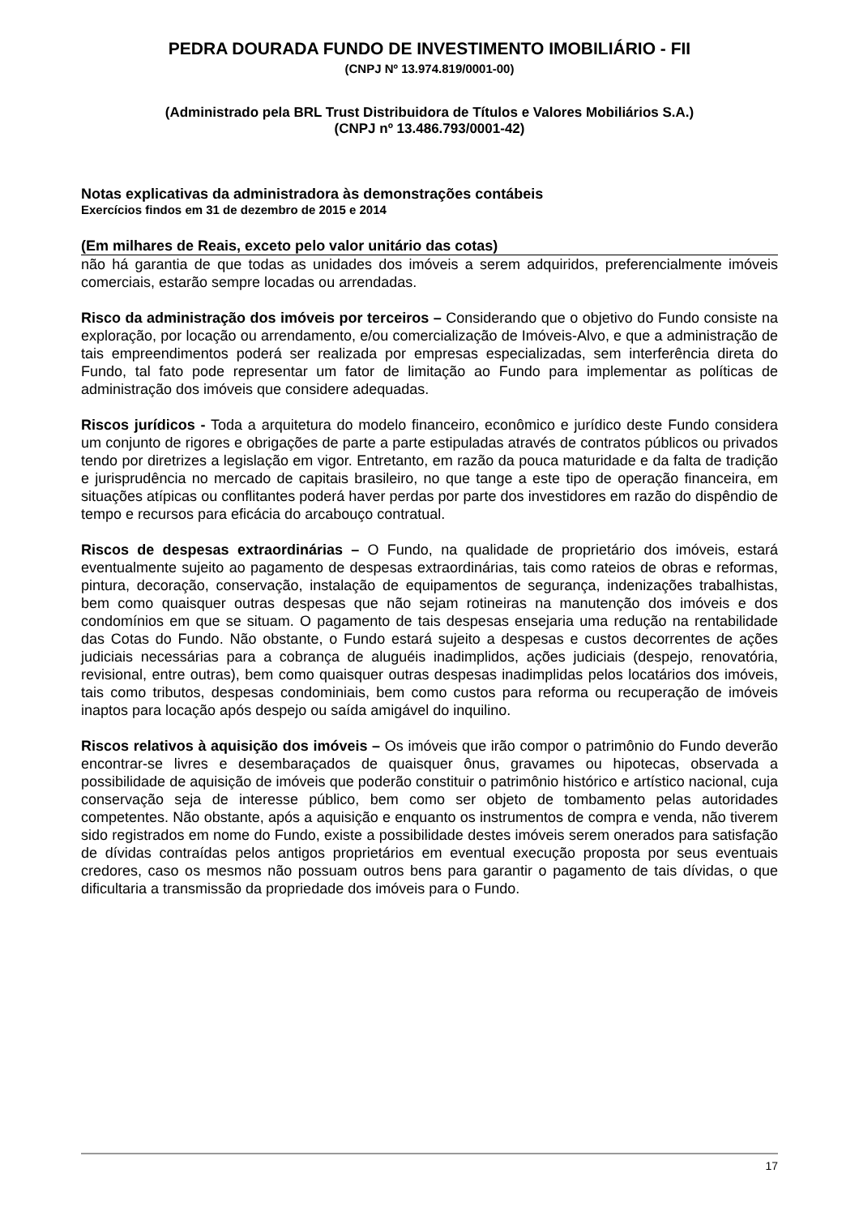PEDRA DOURADA FUNDO DE INVESTIMENTO IMOBILIÁRIO - FII
(CNPJ Nº 13.974.819/0001-00)
(Administrado pela BRL Trust Distribuidora de Títulos e Valores Mobiliários S.A.)
(CNPJ nº 13.486.793/0001-42)
Notas explicativas da administradora às demonstrações contábeis
Exercícios findos em 31 de dezembro de 2015 e 2014
(Em milhares de Reais, exceto pelo valor unitário das cotas)
não há garantia de que todas as unidades dos imóveis a serem adquiridos, preferencialmente imóveis comerciais, estarão sempre locadas ou arrendadas.
Risco da administração dos imóveis por terceiros – Considerando que o objetivo do Fundo consiste na exploração, por locação ou arrendamento, e/ou comercialização de Imóveis-Alvo, e que a administração de tais empreendimentos poderá ser realizada por empresas especializadas, sem interferência direta do Fundo, tal fato pode representar um fator de limitação ao Fundo para implementar as políticas de administração dos imóveis que considere adequadas.
Riscos jurídicos - Toda a arquitetura do modelo financeiro, econômico e jurídico deste Fundo considera um conjunto de rigores e obrigações de parte a parte estipuladas através de contratos públicos ou privados tendo por diretrizes a legislação em vigor. Entretanto, em razão da pouca maturidade e da falta de tradição e jurisprudência no mercado de capitais brasileiro, no que tange a este tipo de operação financeira, em situações atípicas ou conflitantes poderá haver perdas por parte dos investidores em razão do dispêndio de tempo e recursos para eficácia do arcabouço contratual.
Riscos de despesas extraordinárias – O Fundo, na qualidade de proprietário dos imóveis, estará eventualmente sujeito ao pagamento de despesas extraordinárias, tais como rateios de obras e reformas, pintura, decoração, conservação, instalação de equipamentos de segurança, indenizações trabalhistas, bem como quaisquer outras despesas que não sejam rotineiras na manutenção dos imóveis e dos condomínios em que se situam. O pagamento de tais despesas ensejaria uma redução na rentabilidade das Cotas do Fundo. Não obstante, o Fundo estará sujeito a despesas e custos decorrentes de ações judiciais necessárias para a cobrança de aluguéis inadimplidos, ações judiciais (despejo, renovatória, revisional, entre outras), bem como quaisquer outras despesas inadimplidas pelos locatários dos imóveis, tais como tributos, despesas condominiais, bem como custos para reforma ou recuperação de imóveis inaptos para locação após despejo ou saída amigável do inquilino.
Riscos relativos à aquisição dos imóveis – Os imóveis que irão compor o patrimônio do Fundo deverão encontrar-se livres e desembaraçados de quaisquer ônus, gravames ou hipotecas, observada a possibilidade de aquisição de imóveis que poderão constituir o patrimônio histórico e artístico nacional, cuja conservação seja de interesse público, bem como ser objeto de tombamento pelas autoridades competentes. Não obstante, após a aquisição e enquanto os instrumentos de compra e venda, não tiverem sido registrados em nome do Fundo, existe a possibilidade destes imóveis serem onerados para satisfação de dívidas contraídas pelos antigos proprietários em eventual execução proposta por seus eventuais credores, caso os mesmos não possuam outros bens para garantir o pagamento de tais dívidas, o que dificultaria a transmissão da propriedade dos imóveis para o Fundo.
17